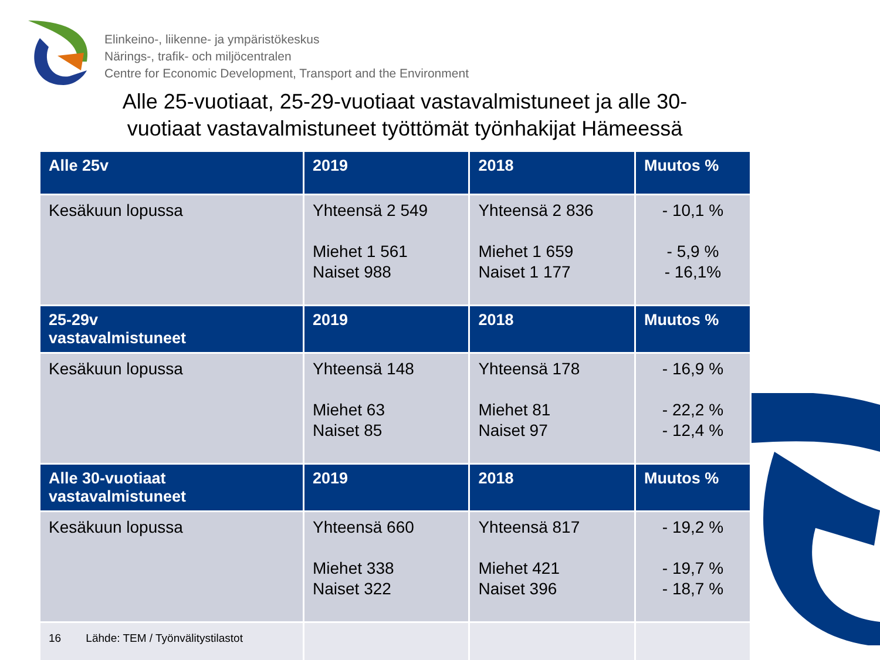Elinkeino-, liikenne- ja ympäristökeskus
Närings-, trafik- och miljöcentralen
Centre for Economic Development, Transport and the Environment
Alle 25-vuotiaat, 25-29-vuotiaat vastavalmistuneet ja alle 30-vuotiaat vastavalmistuneet työttömät työnhakijat Hämeessä
| Alle 25v | 2019 | 2018 | Muutos % |
| --- | --- | --- | --- |
| Kesäkuun lopussa | Yhteensä 2 549 Miehet 1 561 Naiset 988 | Yhteensä 2 836 Miehet 1 659 Naiset 1 177 | - 10,1 % - 5,9 % - 16,1% |
| 25-29v vastavalmistuneet | 2019 | 2018 | Muutos % |
| Kesäkuun lopussa | Yhteensä 148 Miehet 63 Naiset 85 | Yhteensä 178 Miehet 81 Naiset 97 | - 16,9 % - 22,2 % - 12,4 % |
| Alle 30-vuotiaat vastavalmistuneet | 2019 | 2018 | Muutos % |
| Kesäkuun lopussa | Yhteensä 660 Miehet 338 Naiset 322 | Yhteensä 817 Miehet 421 Naiset 396 | - 19,2 % - 19,7 % - 18,7 % |
| 16 Lähde: TEM / Työnvälitystilastot | | | |